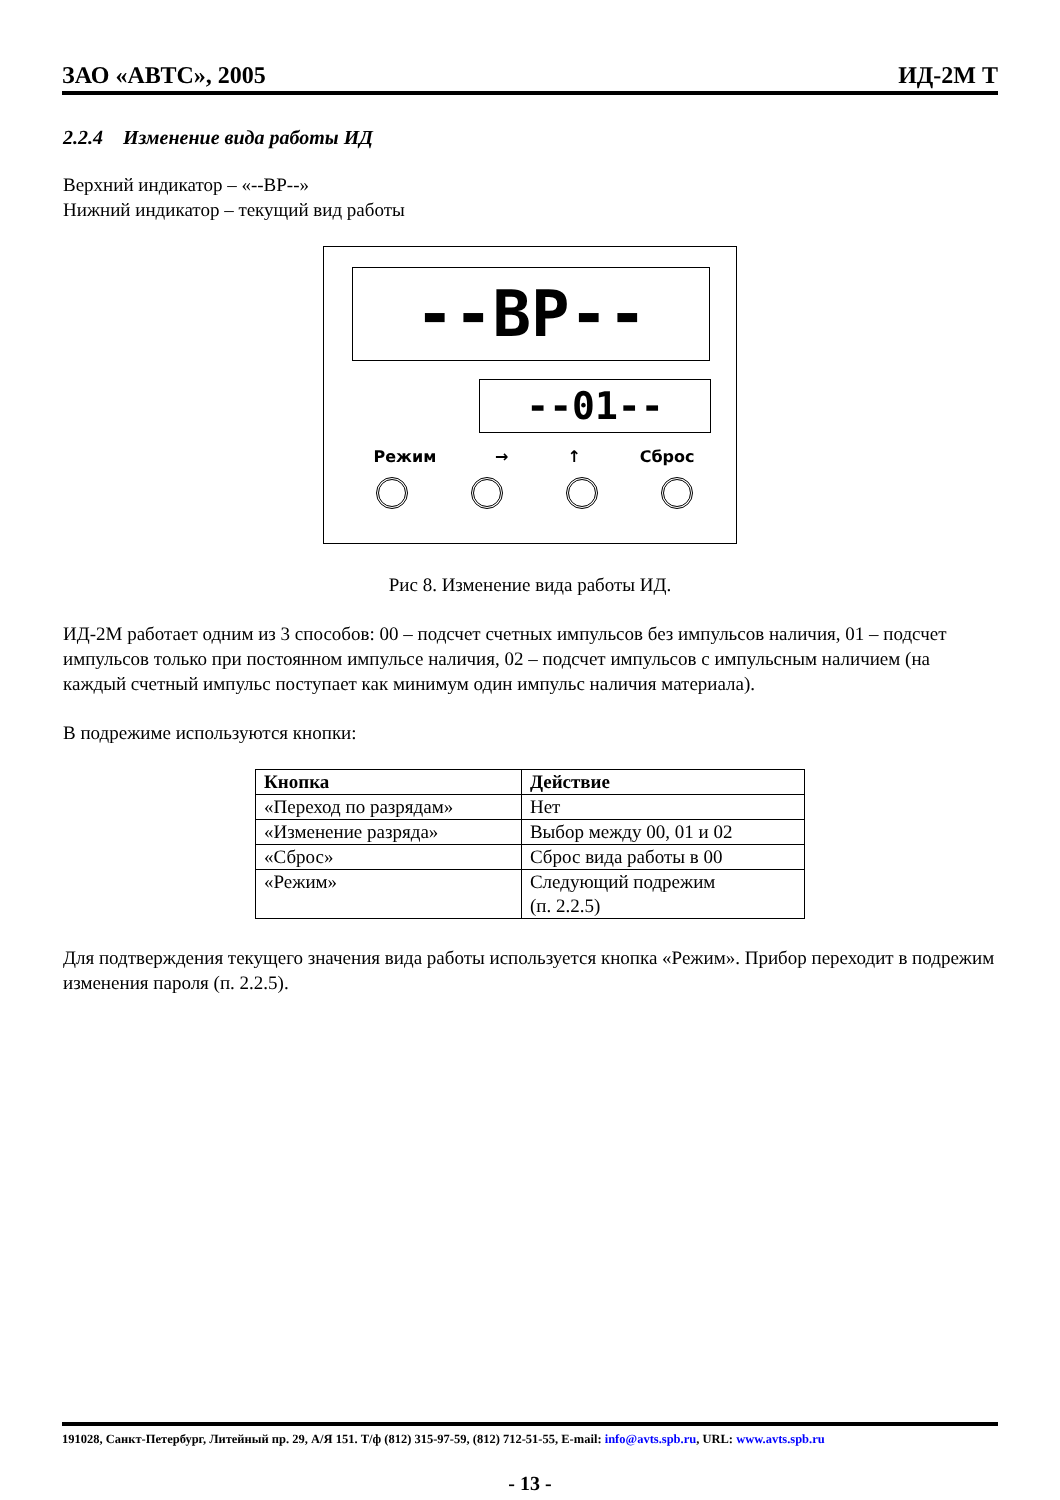ЗАО «АВТС», 2005 ИД-2М Т
2.2.4 Изменение вида работы ИД
Верхний индикатор – «--ВР--»
Нижний индикатор – текущий вид работы
--ВР--
--01--
Режим → ↑ Сброс
Рис 8. Изменение вида работы ИД.
ИД-2М работает одним из 3 способов: 00 – подсчет счетных импульсов без импульсов наличия, 01 – подсчет импульсов только при постоянном импульсе наличия, 02 – подсчет импульсов с импульсным наличием (на каждый счетный импульс поступает как минимум один импульс наличия материала).
В подрежиме используются кнопки:
| Кнопка | Действие |
| --- | --- |
| «Переход по разрядам» | Нет |
| «Изменение разряда» | Выбор между 00, 01 и 02 |
| «Сброс» | Сброс вида работы в 00 |
| «Режим» | Следующий подрежим (п. 2.2.5) |
Для подтверждения текущего значения вида работы используется кнопка «Режим». Прибор переходит в подрежим изменения пароля (п. 2.2.5).
191028, Санкт-Петербург, Литейный пр. 29, А/Я 151. Т/ф (812) 315-97-59, (812) 712-51-55, E-mail: info@avts.spb.ru, URL: www.avts.spb.ru
- 13 -